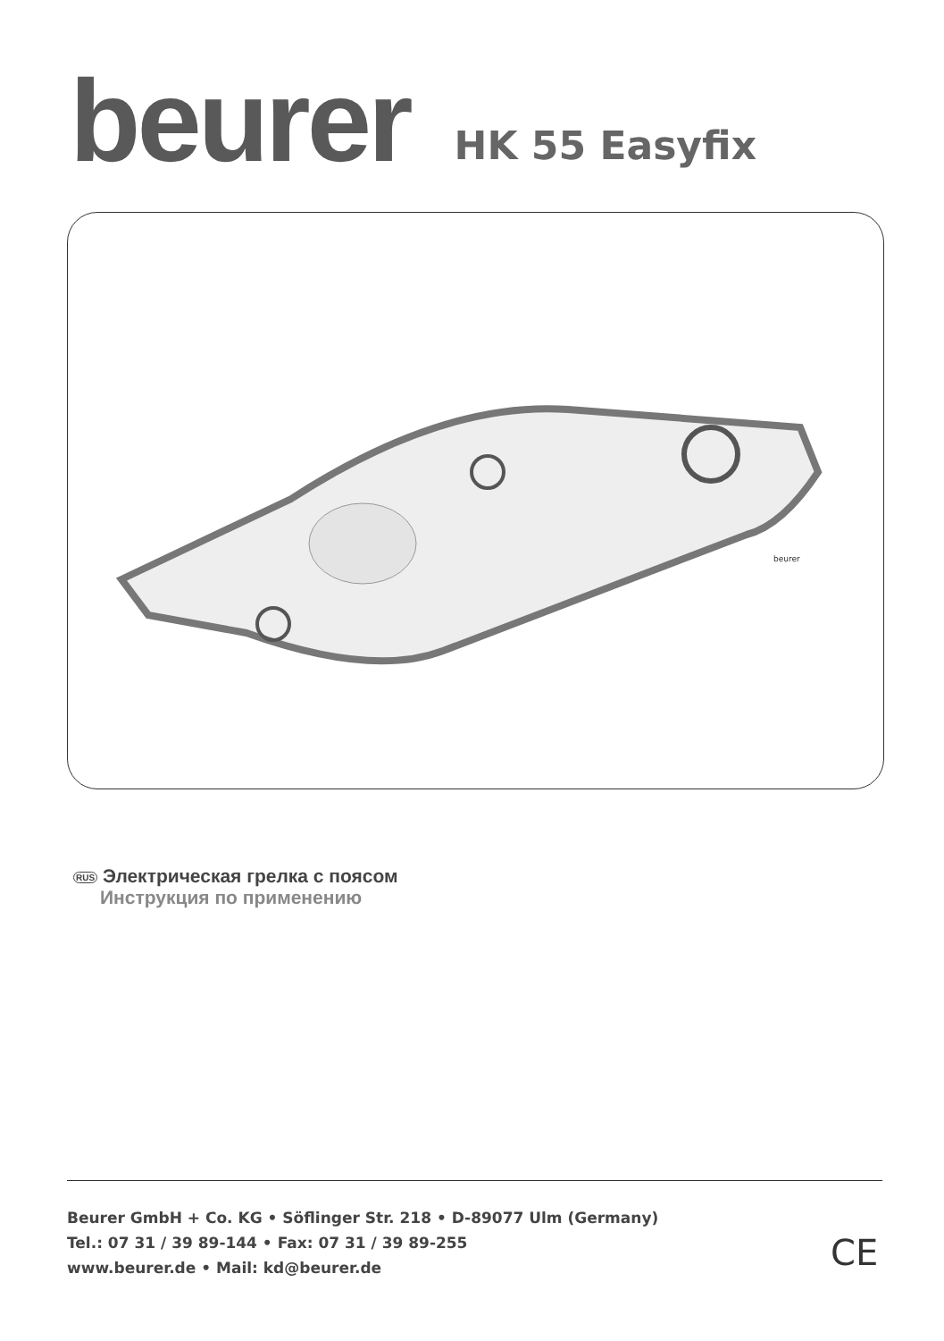beurer
HK 55 Easyfix
beurer
RUS Электрическая грелка с поясом
Инструкция по применению
Beurer GmbH + Co. KG • Söflinger Str. 218 • D-89077 Ulm (Germany)
Tel.: 07 31 / 39 89-144 • Fax: 07 31 / 39 89-255
www.beurer.de • Mail: kd@beurer.de
CE